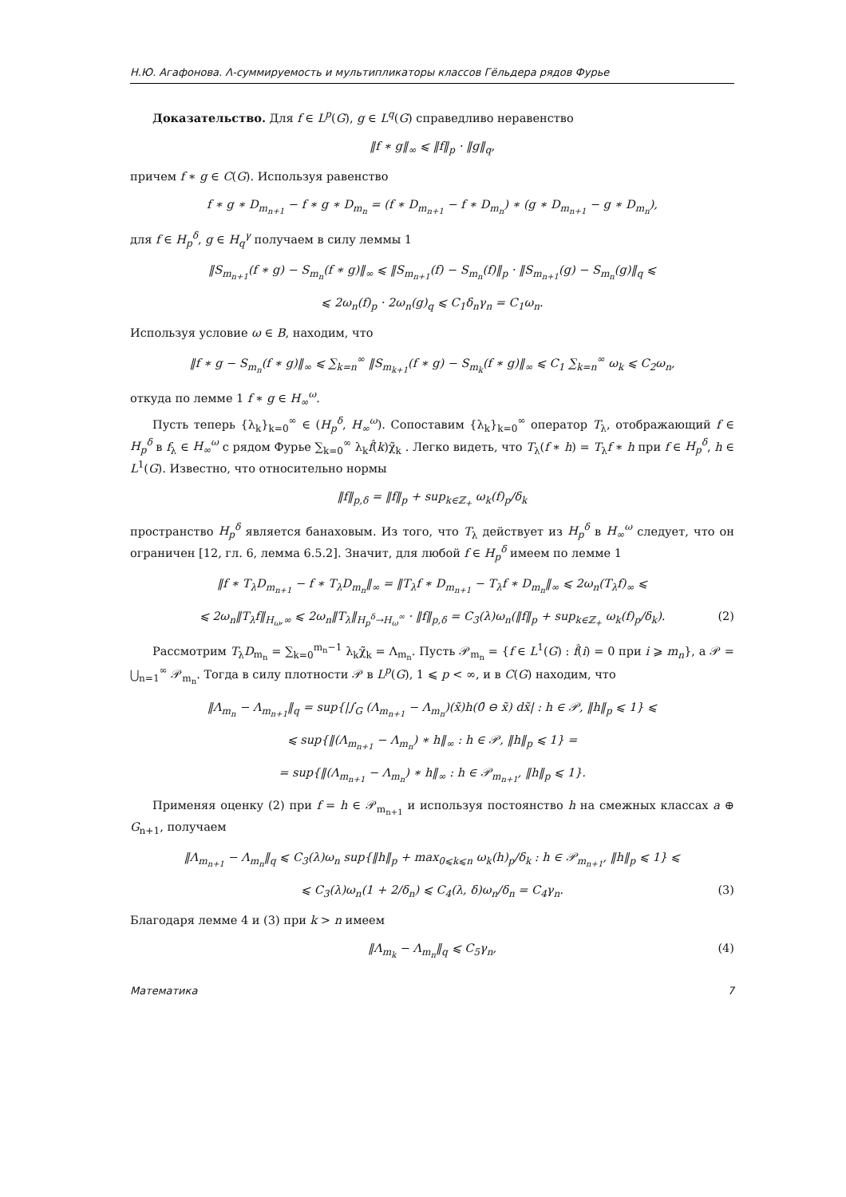Н.Ю. Агафонова. Λ-суммируемость и мультипликаторы классов Гёльдера рядов Фурье
Доказательство. Для f ∈ L<sup>p</sup>(G), g ∈ L<sup>q</sup>(G) справедливо неравенство
‖f ∗ g‖<sub>∞</sub> ⩽ ‖f‖<sub>p</sub> · ‖g‖<sub>q</sub>,
причем f ∗ g ∈ C(G). Используя равенство
f ∗ g ∗ D<sub>m<sub>n+1</sub></sub> − f ∗ g ∗ D<sub>m<sub>n</sub></sub> = (f ∗ D<sub>m<sub>n+1</sub></sub> − f ∗ D<sub>m<sub>n</sub></sub>) ∗ (g ∗ D<sub>m<sub>n+1</sub></sub> − g ∗ D<sub>m<sub>n</sub></sub>),
для f ∈ H<sub>p</sub><sup>δ</sup>, g ∈ H<sub>q</sub><sup>γ</sup> получаем в силу леммы 1
‖S<sub>m<sub>n+1</sub></sub>(f ∗ g) − S<sub>m<sub>n</sub></sub>(f ∗ g)‖<sub>∞</sub> ⩽ ‖S<sub>m<sub>n+1</sub></sub>(f) − S<sub>m<sub>n</sub></sub>(f)‖<sub>p</sub> · ‖S<sub>m<sub>n+1</sub></sub>(g) − S<sub>m<sub>n</sub></sub>(g)‖<sub>q</sub> ⩽
⩽ 2ω<sub>n</sub>(f)<sub>p</sub> · 2ω<sub>n</sub>(g)<sub>q</sub> ⩽ C<sub>1</sub>δ<sub>n</sub>γ<sub>n</sub> = C<sub>1</sub>ω<sub>n</sub>.
Используя условие ω ∈ B, находим, что
‖f ∗ g − S<sub>m<sub>n</sub></sub>(f ∗ g)‖<sub>∞</sub> ⩽ ∑<sub>k=n</sub><sup>∞</sup> ‖S<sub>m<sub>k+1</sub></sub>(f ∗ g) − S<sub>m<sub>k</sub></sub>(f ∗ g)‖<sub>∞</sub> ⩽ C<sub>1</sub> ∑<sub>k=n</sub><sup>∞</sup> ω<sub>k</sub> ⩽ C<sub>2</sub>ω<sub>n</sub>,
откуда по лемме 1 f ∗ g ∈ H<sub>∞</sub><sup>ω</sup>.
Пусть теперь {λ<sub>k</sub>}<sub>k=0</sub><sup>∞</sup> ∈ (H<sub>p</sub><sup>δ</sup>, H<sub>∞</sub><sup>ω</sup>). Сопоставим {λ<sub>k</sub>}<sub>k=0</sub><sup>∞</sup> оператор T<sub>λ</sub>, отображающий f ∈ H<sub>p</sub><sup>δ</sup> в f<sub>λ</sub> ∈ H<sub>∞</sub><sup>ω</sup> с рядом Фурье ∑<sub>k=0</sub><sup>∞</sup> λ<sub>k</sub>f̂(k)χ̃<sub>k</sub> . Легко видеть, что T<sub>λ</sub>(f ∗ h) = T<sub>λ</sub>f ∗ h при f ∈ H<sub>p</sub><sup>δ</sup>, h ∈ L<sup>1</sup>(G). Известно, что относительно нормы
‖f‖<sub>p,δ</sub> = ‖f‖<sub>p</sub> + sup<sub>k∈ℤ<sub>+</sub></sub> ω<sub>k</sub>(f)<sub>p</sub>/δ<sub>k</sub>
пространство H<sub>p</sub><sup>δ</sup> является банаховым. Из того, что T<sub>λ</sub> действует из H<sub>p</sub><sup>δ</sup> в H<sub>∞</sub><sup>ω</sup> следует, что он ограничен [12, гл. 6, лемма 6.5.2]. Значит, для любой f ∈ H<sub>p</sub><sup>δ</sup> имеем по лемме 1
‖f ∗ T<sub>λ</sub>D<sub>m<sub>n+1</sub></sub> − f ∗ T<sub>λ</sub>D<sub>m<sub>n</sub></sub>‖<sub>∞</sub> = ‖T<sub>λ</sub>f ∗ D<sub>m<sub>n+1</sub></sub> − T<sub>λ</sub>f ∗ D<sub>m<sub>n</sub></sub>‖<sub>∞</sub> ⩽ 2ω<sub>n</sub>(T<sub>λ</sub>f)<sub>∞</sub> ⩽
⩽ 2ω<sub>n</sub>‖T<sub>λ</sub>f‖<sub>H<sub>ω</sub>,∞</sub> ⩽ 2ω<sub>n</sub>‖T<sub>λ</sub>‖<sub>H<sub>p</sub><sup>δ</sup>→H<sub>ω</sub><sup>∞</sup></sub> · ‖f‖<sub>p,δ</sub> = C<sub>3</sub>(λ)ω<sub>n</sub>(‖f‖<sub>p</sub> + sup<sub>k∈ℤ<sub>+</sub></sub> ω<sub>k</sub>(f)<sub>p</sub>/δ<sub>k</sub>). (2)
Рассмотрим T<sub>λ</sub>D<sub>m<sub>n</sub></sub> = ∑<sub>k=0</sub><sup>m<sub>n</sub>−1</sup> λ<sub>k</sub>χ̃<sub>k</sub> = Λ<sub>m<sub>n</sub></sub>. Пусть 𝒫<sub>m<sub>n</sub></sub> = {f ∈ L<sup>1</sup>(G) : f̂(i) = 0 при i ⩾ m<sub>n</sub>}, а 𝒫 = ⋃<sub>n=1</sub><sup>∞</sup> 𝒫<sub>m<sub>n</sub></sub>. Тогда в силу плотности 𝒫 в L<sup>p</sup>(G), 1 ⩽ p < ∞, и в C(G) находим, что
‖Λ<sub>m<sub>n</sub></sub> − Λ<sub>m<sub>n+1</sub></sub>‖<sub>q</sub> = sup{|∫<sub>G</sub> (Λ<sub>m<sub>n+1</sub></sub> − Λ<sub>m<sub>n</sub></sub>)(x̃)h(0̃ ⊖ x̃) dx̃| : h ∈ 𝒫, ‖h‖<sub>p</sub> ⩽ 1} ⩽
⩽ sup{‖(Λ<sub>m<sub>n+1</sub></sub> − Λ<sub>m<sub>n</sub></sub>) ∗ h‖<sub>∞</sub> : h ∈ 𝒫, ‖h‖<sub>p</sub> ⩽ 1} =
= sup{‖(Λ<sub>m<sub>n+1</sub></sub> − Λ<sub>m<sub>n</sub></sub>) ∗ h‖<sub>∞</sub> : h ∈ 𝒫<sub>m<sub>n+1</sub></sub>, ‖h‖<sub>p</sub> ⩽ 1}.
Применяя оценку (2) при f = h ∈ 𝒫<sub>m<sub>n+1</sub></sub> и используя постоянство h на смежных классах a ⊕ G<sub>n+1</sub>, получаем
‖Λ<sub>m<sub>n+1</sub></sub> − Λ<sub>m<sub>n</sub></sub>‖<sub>q</sub> ⩽ C<sub>3</sub>(λ)ω<sub>n</sub> sup{‖h‖<sub>p</sub> + max<sub>0⩽k⩽n</sub> ω<sub>k</sub>(h)<sub>p</sub>/δ<sub>k</sub> : h ∈ 𝒫<sub>m<sub>n+1</sub></sub>, ‖h‖<sub>p</sub> ⩽ 1} ⩽
⩽ C<sub>3</sub>(λ)ω<sub>n</sub>(1 + 2/δ<sub>n</sub>) ⩽ C<sub>4</sub>(λ, δ)ω<sub>n</sub>/δ<sub>n</sub> = C<sub>4</sub>γ<sub>n</sub>. (3)
Благодаря лемме 4 и (3) при k > n имеем
‖Λ<sub>m<sub>k</sub></sub> − Λ<sub>m<sub>n</sub></sub>‖<sub>q</sub> ⩽ C<sub>5</sub>γ<sub>n</sub>, (4)
Математика 7